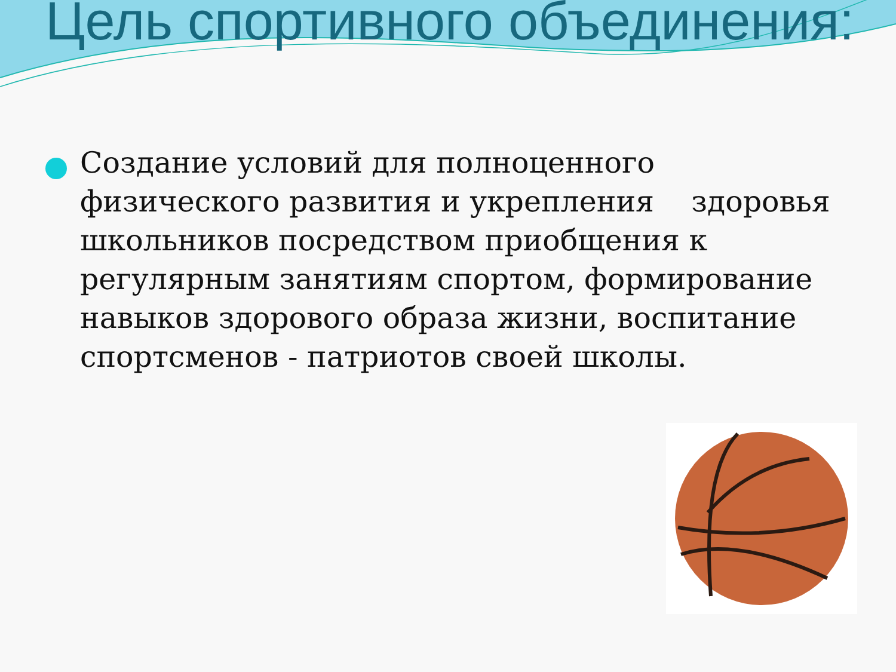Цель спортивного объединения:
Создание условий для полноценного физического развития и укрепления здоровья школьников посредством приобщения к регулярным занятиям спортом, формирование навыков здорового образа жизни, воспитание спортсменов - патриотов своей школы.